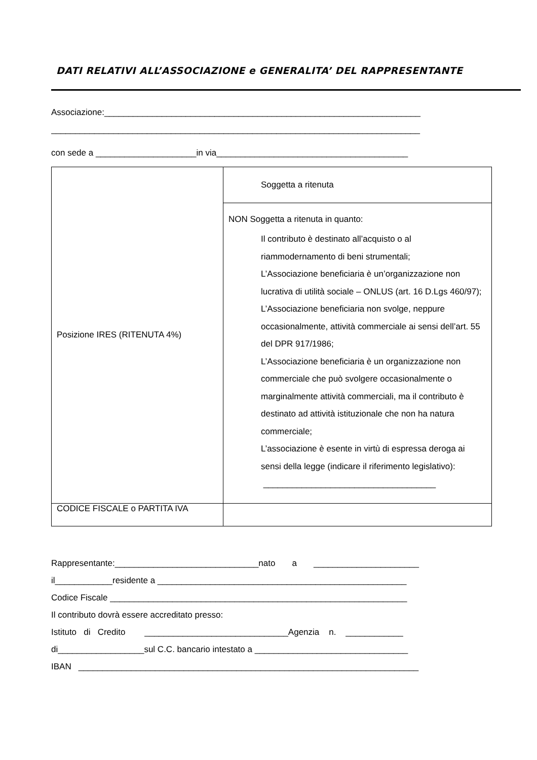DATI RELATIVI ALL’ASSOCIAZIONE e GENERALITA’ DEL RAPPRESENTANTE
Associazione:__________________________________________________________________
_____________________________________________________________________________
con sede a _____________________in via________________________________________
| Posizione IRES (RITENUTA 4%) | Soggetta a ritenuta |
| | NON Soggetta a ritenuta in quanto: Il contributo è destinato all’acquisto o al riammodernamento di beni strumentali; L’Associazione beneficiaria è un’organizzazione non lucrativa di utilità sociale – ONLUS (art. 16 D.Lgs 460/97); L’Associazione beneficiaria non svolge, neppure occasionalmente, attività commerciale ai sensi dell’art. 55 del DPR 917/1986; L’Associazione beneficiaria è un organizzazione non commerciale che può svolgere occasionalmente o marginalmente attività commerciali, ma il contributo è destinato ad attività istituzionale che non ha natura commerciale; L’associazione è esente in virtù di espressa deroga ai sensi della legge (indicare il riferimento legislativo): ____________________________________ |
| CODICE FISCALE o PARTITA IVA | |
Rappresentante:______________________________nato a ______________________
il____________residente a ____________________________________________________
Codice Fiscale ______________________________________________________________
Il contributo dovrà essere accreditato presso:
Istituto di Credito ______________________________Agenzia n. ____________
di__________________sul C.C. bancario intestato a ________________________________
IBAN _______________________________________________________________________